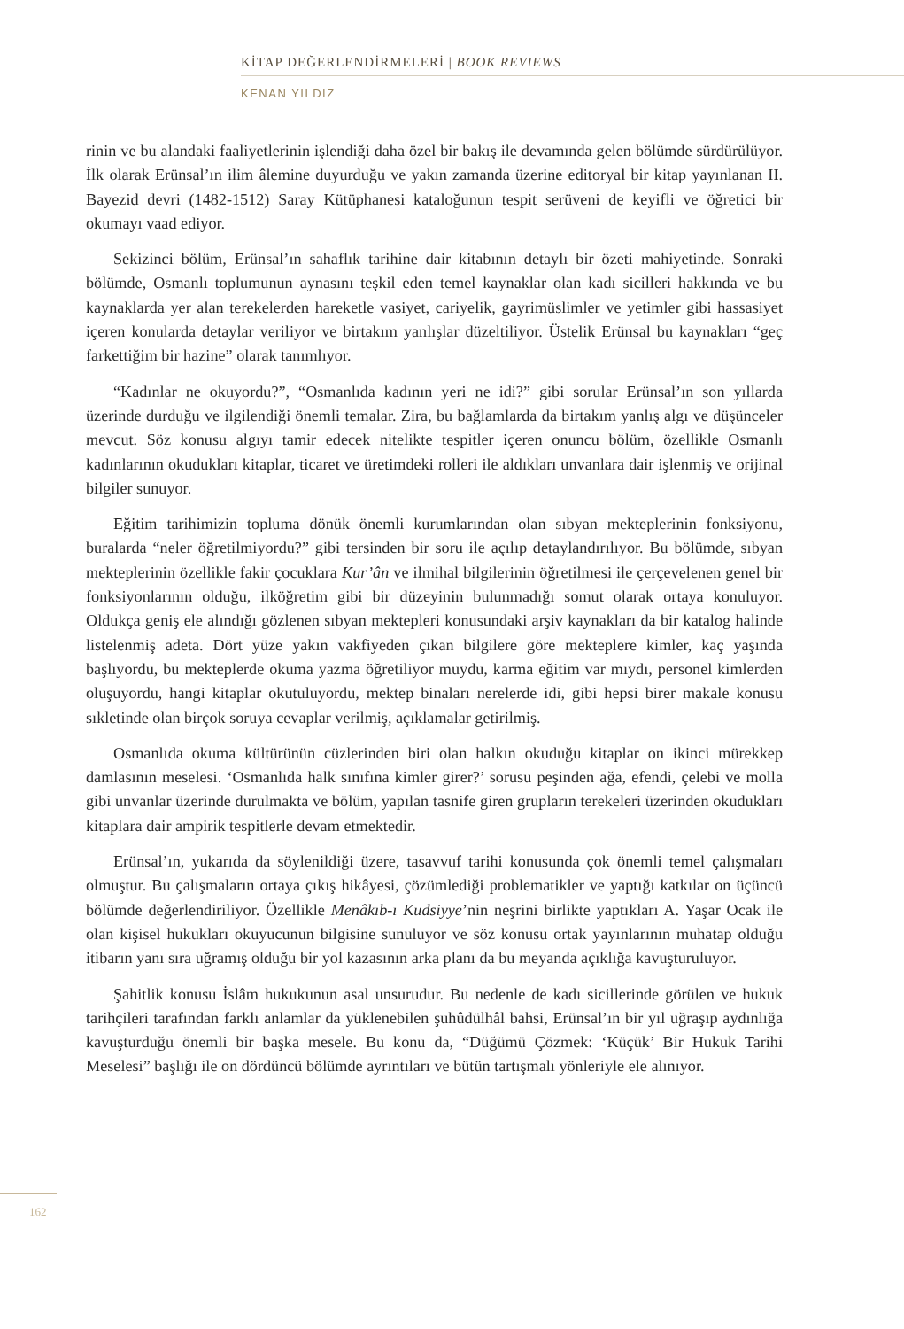KİTAP DEĞERLENDİRMELERİ | BOOK REVIEWS
KENAN YILDIZ
rinin ve bu alandaki faaliyetlerinin işlendiği daha özel bir bakış ile devamında gelen bölümde sürdürülüyor. İlk olarak Erünsal’ın ilim âlemine duyurduğu ve yakın zamanda üzerine editoryal bir kitap yayınlanan II. Bayezid devri (1482-1512) Saray Kütüphanesi kataloğunun tespit serüveni de keyifli ve öğretici bir okumayı vaad ediyor.
Sekizinci bölüm, Erünsal’ın sahaflık tarihine dair kitabının detaylı bir özeti mahiyetinde. Sonraki bölümde, Osmanlı toplumunun aynasını teşkil eden temel kaynaklar olan kadı sicilleri hakkında ve bu kaynaklarda yer alan terekelerden hareketle vasiyet, cariyelik, gayrimüslimler ve yetimler gibi hassasiyet içeren konularda detaylar veriliyor ve birtakım yanlışlar düzeltiliyor. Üstelik Erünsal bu kaynakları “geç farkettiğim bir hazine” olarak tanımlıyor.
“Kadınlar ne okuyordu?”, “Osmanlıda kadının yeri ne idi?” gibi sorular Erünsal’ın son yıllarda üzerinde durduğu ve ilgilendiği önemli temalar. Zira, bu bağlamlarda da birtakım yanlış algı ve düşünceler mevcut. Söz konusu algıyı tamir edecek nitelikte tespitler içeren onuncu bölüm, özellikle Osmanlı kadınlarının okudukları kitaplar, ticaret ve üretimdeki rolleri ile aldıkları unvanlara dair işlenmiş ve orijinal bilgiler sunuyor.
Eğitim tarihimizin topluma dönük önemli kurumlarından olan sıbyan mekteplerinin fonksiyonu, buralarda “neler öğretilmiyordu?” gibi tersinden bir soru ile açılıp detaylandırılıyor. Bu bölümde, sıbyan mekteplerinin özellikle fakir çocuklara Kur’ân ve ilmihal bilgilerinin öğretilmesi ile çerçevelenen genel bir fonksiyonlarının olduğu, ilköğretim gibi bir düzeyinin bulunmadığı somut olarak ortaya konuluyor. Oldukça geniş ele alındığı gözlenen sıbyan mektepleri konusundaki arşiv kaynakları da bir katalog halinde listelenmiş adeta. Dört yüze yakın vakfiyeden çıkan bilgilere göre mekteplere kimler, kaç yaşında başlıyordu, bu mekteplerde okuma yazma öğretiliyor muydu, karma eğitim var mıydı, personel kimlerden oluşuyordu, hangi kitaplar okutuluyordu, mektep binaları nerelerde idi, gibi hepsi birer makale konusu sıkletinde olan birçok soruya cevaplar verilmiş, açıklamalar getirilmiş.
Osmanlıda okuma kültürünün cüzlerinden biri olan halkın okuduğu kitaplar on ikinci mürekkep damlasının meselesi. ‘Osmanlıda halk sınıfına kimler girer?’ sorusu peşinden ağa, efendi, çelebi ve molla gibi unvanlar üzerinde durulmakta ve bölüm, yapılan tasnife giren grupların terekeleri üzerinden okudukları kitaplara dair ampirik tespitlerle devam etmektedir.
Erünsal’ın, yukarıda da söylenildiği üzere, tasavvuf tarihi konusunda çok önemli temel çalışmaları olmuştur. Bu çalışmaların ortaya çıkış hikâyesi, çözümlediği problematikler ve yaptığı katkılar on üçüncü bölümde değerlendiriliyor. Özellikle Menâkıb-ı Kudsiyye’nin neşrini birlikte yaptıkları A. Yaşar Ocak ile olan kişisel hukukları okuyucunun bilgisine sunuluyor ve söz konusu ortak yayınlarının muhatap olduğu itibarın yanı sıra uğramış olduğu bir yol kazasının arka planı da bu meyanda açıklığa kavuşturuluyor.
Şahitlik konusu İslâm hukukunun asal unsurudur. Bu nedenle de kadı sicillerinde görülen ve hukuk tarihçileri tarafından farklı anlamlar da yüklenebilen şuhûdülhâl bahsi, Erünsal’ın bir yıl uğraşıp aydınlığa kavuşturduğu önemli bir başka mesele. Bu konu da, “Düğümü Çözmek: ‘Küçük’ Bir Hukuk Tarihi Meselesi” başlığı ile on dördüncü bölümde ayrıntıları ve bütün tartışmalı yönleriyle ele alınıyor.
162